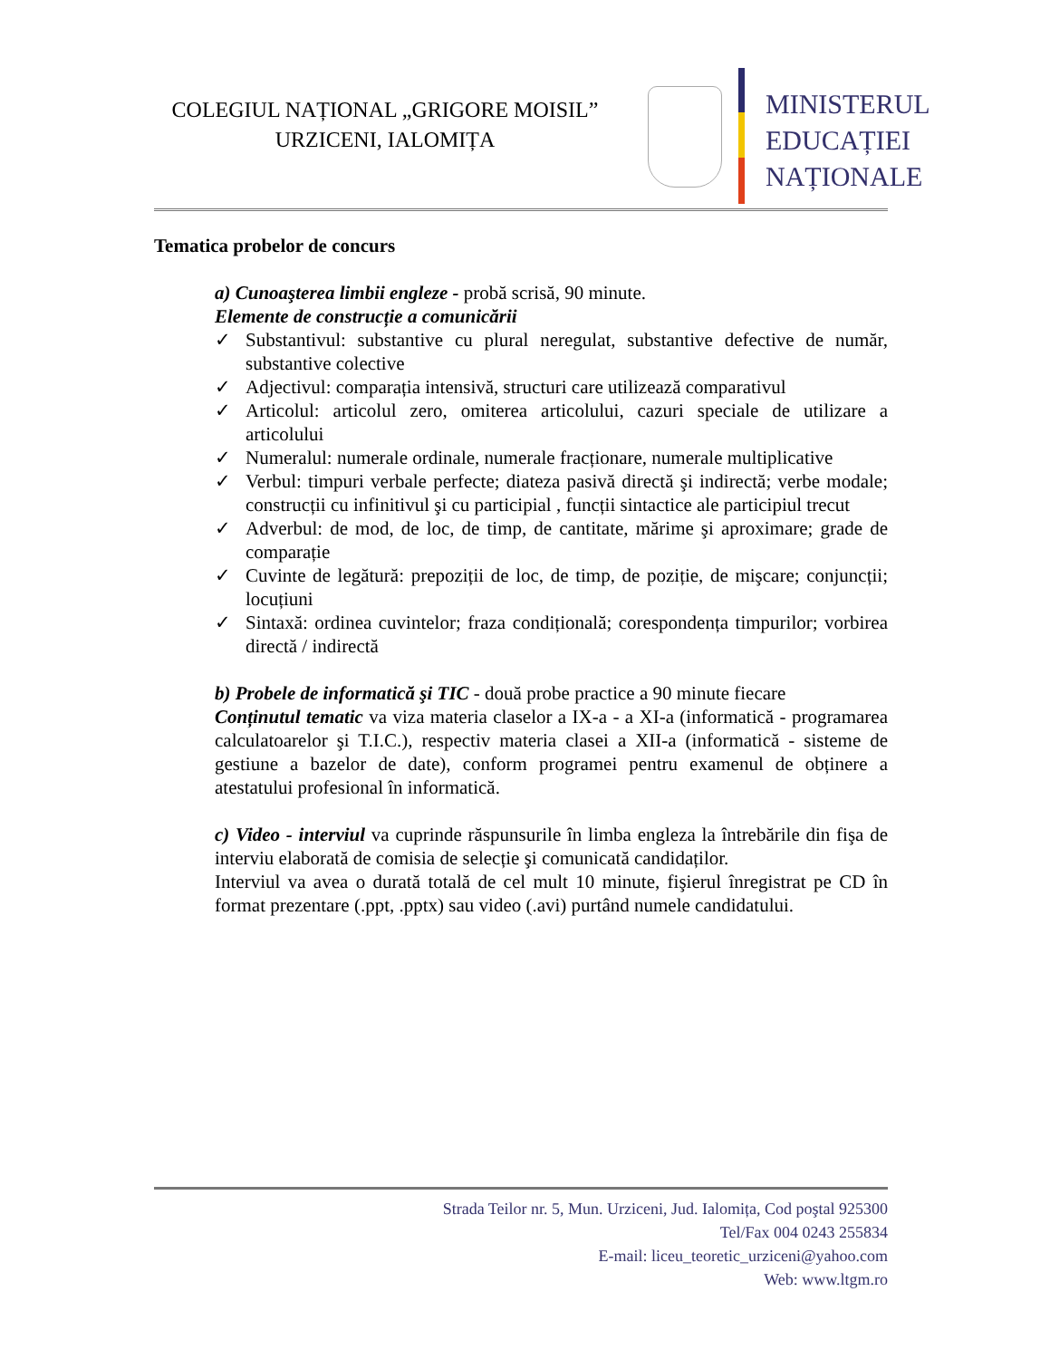COLEGIUL NAȚIONAL „GRIGORE MOISIL”
URZICENI, IALOMIȚA
MINISTERUL
EDUCAȚIEI
NAȚIONALE
Tematica probelor de concurs
a) Cunoaşterea limbii engleze - probă scrisă, 90 minute.
Elemente de construcție a comunicării
✓ Substantivul: substantive cu plural neregulat, substantive defective de număr, substantive colective
✓ Adjectivul: comparația intensivă, structuri care utilizează comparativul
✓ Articolul: articolul zero, omiterea articolului, cazuri speciale de utilizare a articolului
✓ Numeralul: numerale ordinale, numerale fracționare, numerale multiplicative
✓ Verbul: timpuri verbale perfecte; diateza pasivă directă şi indirectă; verbe modale; construcții cu infinitivul şi cu participial , funcții sintactice ale participiul trecut
✓ Adverbul: de mod, de loc, de timp, de cantitate, mărime şi aproximare; grade de comparație
✓ Cuvinte de legătură: prepoziții de loc, de timp, de poziție, de mişcare; conjuncții; locuțiuni
✓ Sintaxă: ordinea cuvintelor; fraza condițională; corespondența timpurilor; vorbirea directă / indirectă
b) Probele de informatică şi TIC - două probe practice a 90 minute fiecare
Conținutul tematic va viza materia claselor a IX-a - a XI-a (informatică - programarea calculatoarelor şi T.I.C.), respectiv materia clasei a XII-a (informatică - sisteme de gestiune a bazelor de date), conform programei pentru examenul de obținere a atestatului profesional în informatică.
c) Video - interviul va cuprinde răspunsurile în limba engleza la întrebările din fişa de interviu elaborată de comisia de selecție şi comunicată candidaților.
Interviul va avea o durată totală de cel mult 10 minute, fişierul înregistrat pe CD în format prezentare (.ppt, .pptx) sau video (.avi) purtând numele candidatului.
Strada Teilor nr. 5, Mun. Urziceni, Jud. Ialomița, Cod poştal 925300
Tel/Fax 004 0243 255834
E-mail: liceu_teoretic_urziceni@yahoo.com
Web: www.ltgm.ro